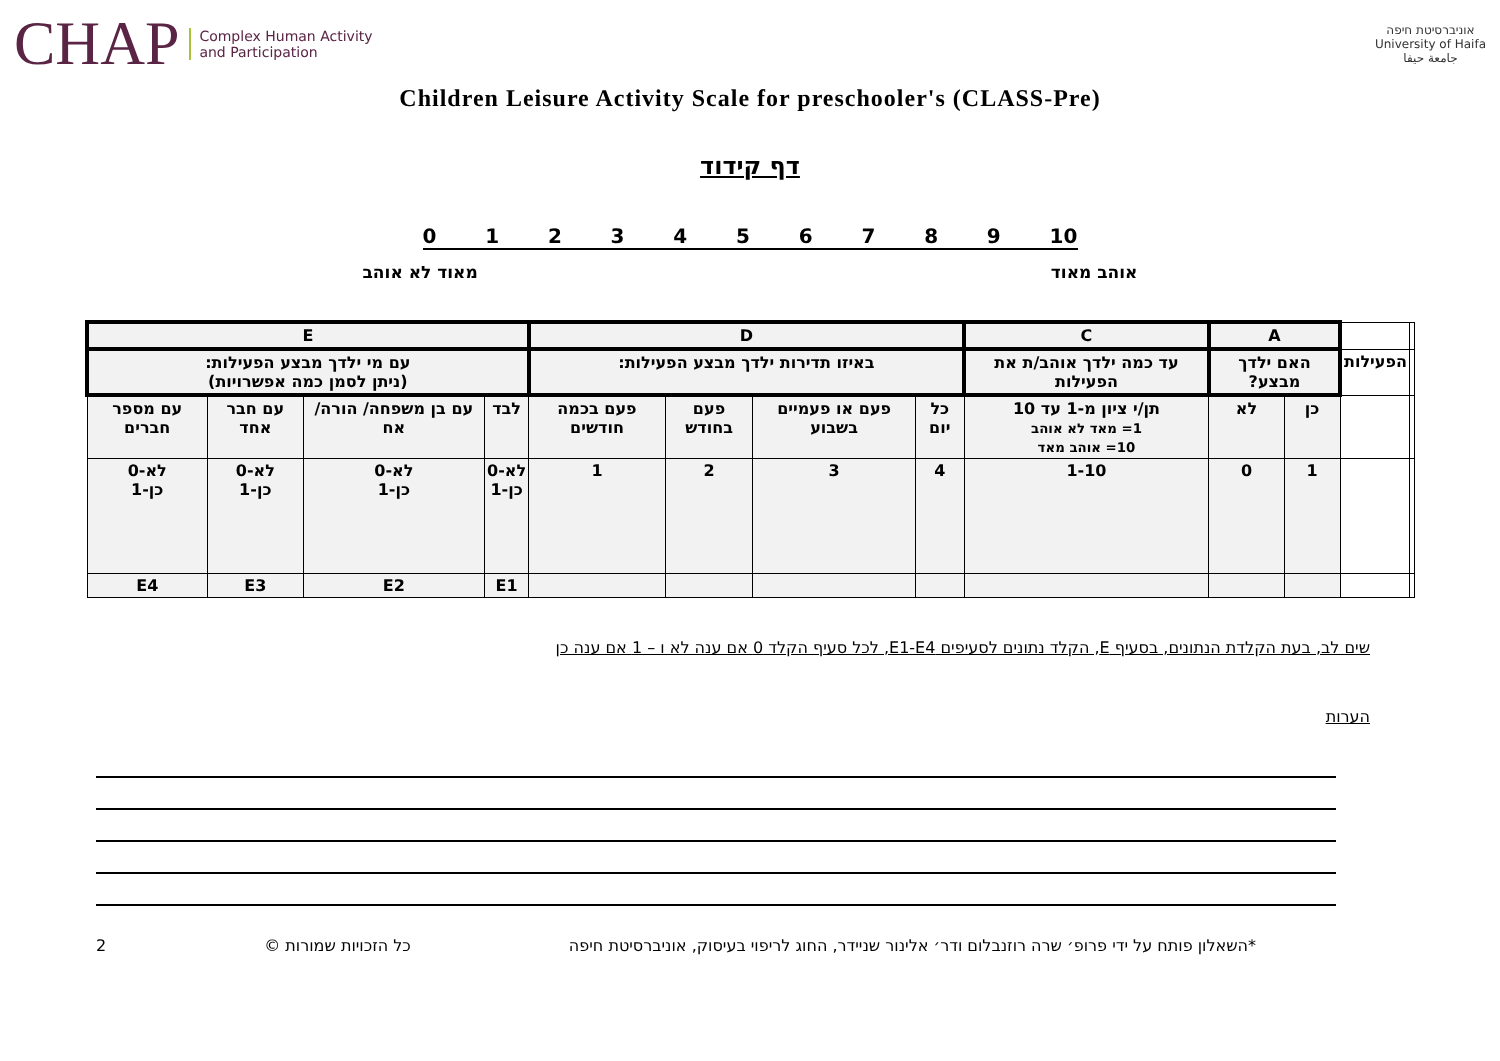CHAP Complex Human Activity
and Participation
אוניברסיטת חיפה
University of Haifa
جامعة حيفا
Children Leisure Activity Scale for preschooler's (CLASS-Pre)
דף קידוד
0123456789 10
אוהב מאוד מאוד לא אוהב
| | | A | | C | D | | | | E | | | |
| | הפעילות | האם ילדך מבצע? | | עד כמה ילדך אוהב/ת את הפעילות | באיזו תדירות ילדך מבצע הפעילות: | | | | עם מי ילדך מבצע הפעילות: (ניתן לסמן כמה אפשרויות) | | | |
| | | כן | לא | תן/י ציון מ-1 עד 10 1= מאד לא אוהב 10= אוהב מאד | כל יום | פעם או פעמיים בשבוע | פעם בחודש | פעם בכמה חודשים | לבד | עם בן משפחה/ הורה/ אח | עם חבר אחד | עם מספר חברים |
| | | 1 | 0 | 1-10 | 4 | 3 | 2 | 1 | לא-0 כן-1 | לא-0 כן-1 | לא-0 כן-1 | לא-0 כן-1 |
| | | | | | | | | | E1 | E2 | E3 | E4 |
שים לב, בעת הקלדת הנתונים, בסעיף E, הקלד נתונים לסעיפים E1-E4, לכל סעיף הקלד 0 אם ענה לא ו – 1 אם ענה כן
הערות
*השאלון פותח על ידי פרופ׳ שרה רוזנבלום ודר׳ אלינור שניידר, החוג לריפוי בעיסוק, אוניברסיטת חיפה כל הזכויות שמורות © 2